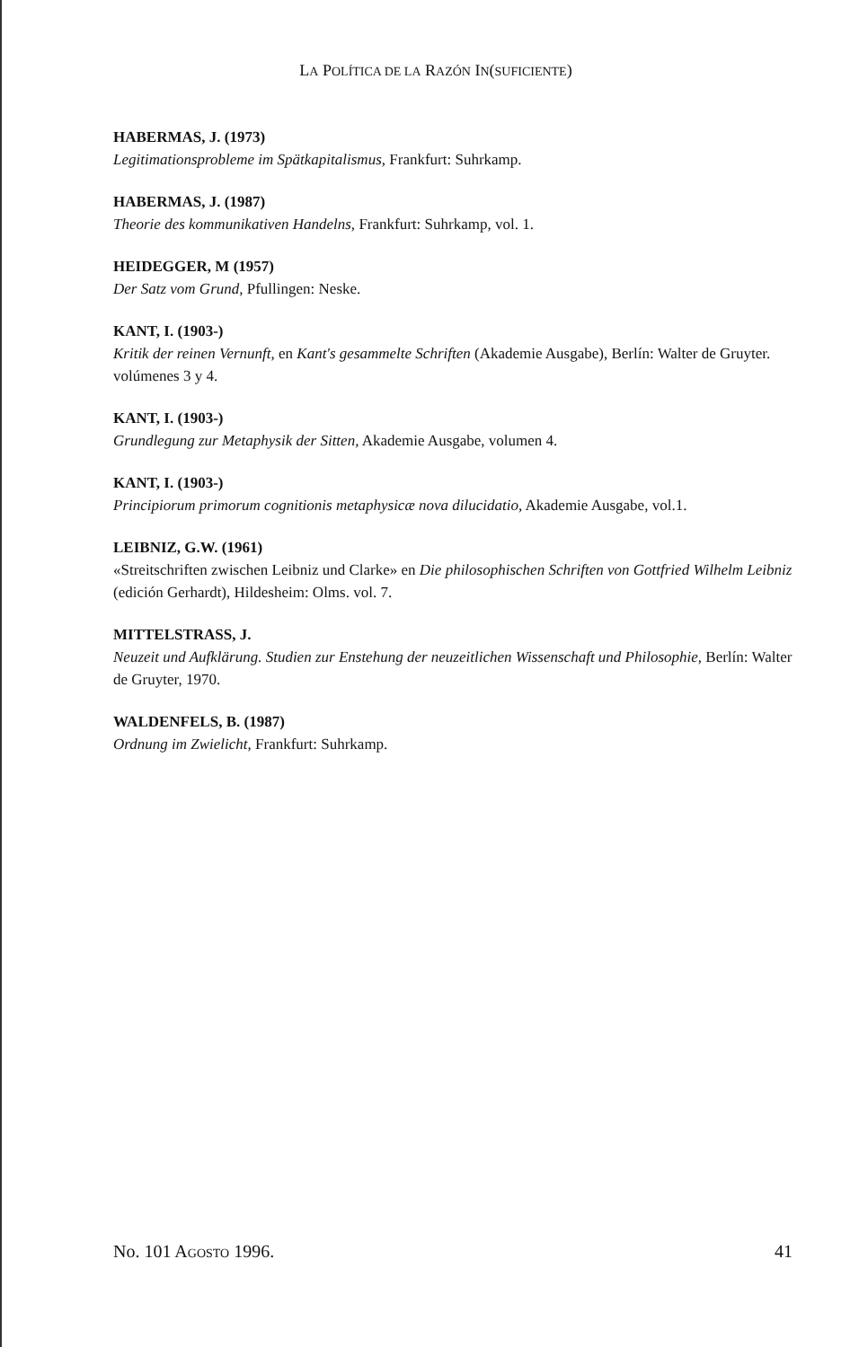LA POLÍTICA DE LA RAZÓN IN(SUFICIENTE)
HABERMAS, J. (1973)
Legitimationsprobleme im Spätkapitalismus, Frankfurt: Suhrkamp.
HABERMAS, J. (1987)
Theorie des kommunikativen Handelns, Frankfurt: Suhrkamp, vol. 1.
HEIDEGGER, M (1957)
Der Satz vom Grund, Pfullingen: Neske.
KANT, I. (1903-)
Kritik der reinen Vernunft, en Kant's gesammelte Schriften (Akademie Ausgabe), Berlín: Walter de Gruyter. volúmenes 3 y 4.
KANT, I. (1903-)
Grundlegung zur Metaphysik der Sitten, Akademie Ausgabe, volumen 4.
KANT, I. (1903-)
Principiorum primorum cognitionis metaphysicæ nova dilucidatio, Akademie Ausgabe, vol.1.
LEIBNIZ, G.W. (1961)
«Streitschriften zwischen Leibniz und Clarke» en Die philosophischen Schriften von Gottfried Wilhelm Leibniz (edición Gerhardt), Hildesheim: Olms. vol. 7.
MITTELSTRASS, J.
Neuzeit und Aufklärung. Studien zur Enstehung der neuzeitlichen Wissenschaft und Philosophie, Berlín: Walter de Gruyter, 1970.
WALDENFELS, B. (1987)
Ordnung im Zwielicht, Frankfurt: Suhrkamp.
No. 101 AGOSTO 1996. 41